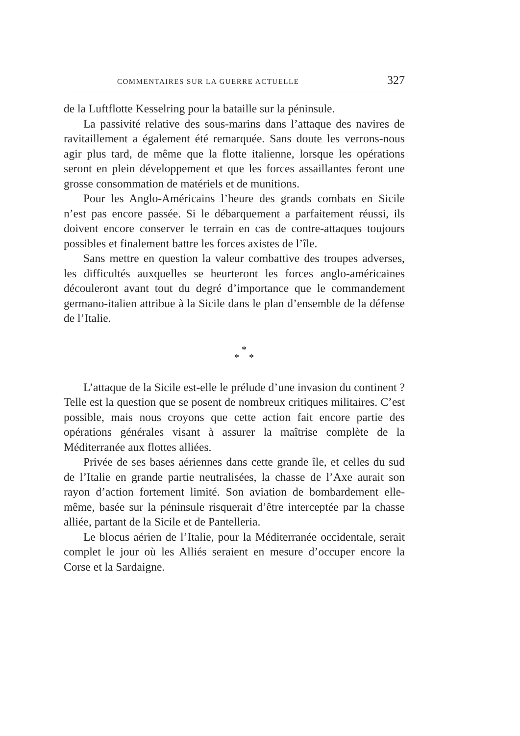COMMENTAIRES SUR LA GUERRE ACTUELLE 327
de la Luftflotte Kesselring pour la bataille sur la péninsule.
La passivité relative des sous-marins dans l’attaque des navires de ravitaillement a également été remarquée. Sans doute les verrons-nous agir plus tard, de même que la flotte italienne, lorsque les opérations seront en plein développement et que les forces assaillantes feront une grosse consommation de matériels et de munitions.
Pour les Anglo-Américains l’heure des grands combats en Sicile n’est pas encore passée. Si le débarquement a parfaitement réussi, ils doivent encore conserver le terrain en cas de contre-attaques toujours possibles et finalement battre les forces axistes de l’île.
Sans mettre en question la valeur combattive des troupes adverses, les difficultés auxquelles se heurteront les forces anglo-américaines découleront avant tout du degré d’importance que le commandement germano-italien attribue à la Sicile dans le plan d’ensemble de la défense de l’Italie.
*
* *
L’attaque de la Sicile est-elle le prélude d’une invasion du continent ? Telle est la question que se posent de nombreux critiques militaires. C’est possible, mais nous croyons que cette action fait encore partie des opérations générales visant à assurer la maîtrise complète de la Méditerranée aux flottes alliées.
Privée de ses bases aériennes dans cette grande île, et celles du sud de l’Italie en grande partie neutralisées, la chasse de l’Axe aurait son rayon d’action fortement limité. Son aviation de bombardement elle-même, basée sur la péninsule risquerait d’être interceptée par la chasse alliée, partant de la Sicile et de Pantelleria.
Le blocus aérien de l’Italie, pour la Méditerranée occidentale, serait complet le jour où les Alliés seraient en mesure d’occuper encore la Corse et la Sardaigne.